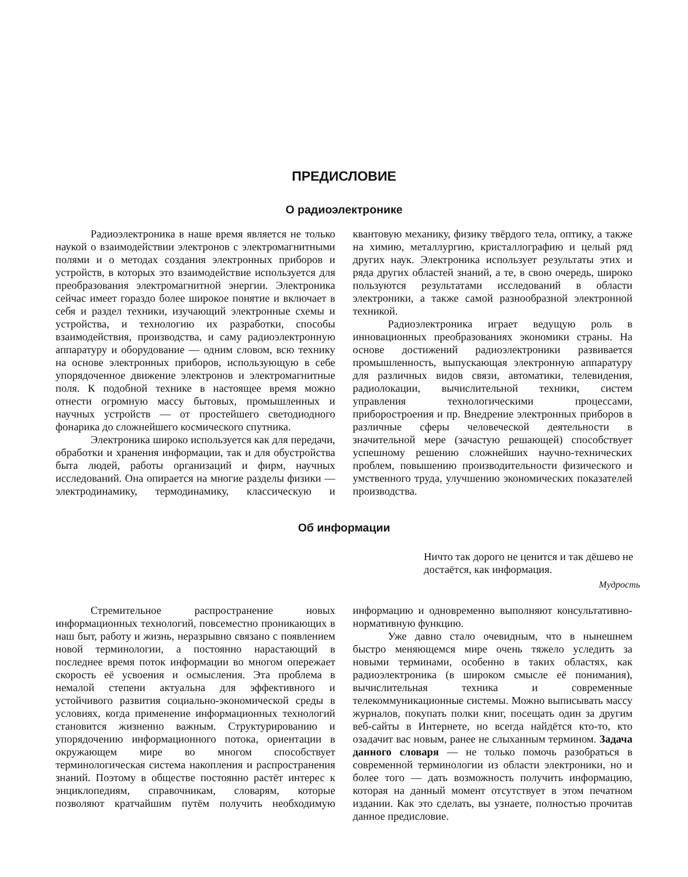ПРЕДИСЛОВИЕ
О радиоэлектронике
Радиоэлектроника в наше время является не только наукой о взаимодействии электронов с электромагнитными полями и о методах создания электронных приборов и устройств, в которых это взаимодействие используется для преобразования электромагнитной энергии. Электроника сейчас имеет гораздо более широкое понятие и включает в себя и раздел техники, изучающий электронные схемы и устройства, и технологию их разработки, способы взаимодействия, производства, и саму радиоэлектронную аппаратуру и оборудование — одним словом, всю технику на основе электронных приборов, использующую в себе упорядоченное движение электронов и электромагнитные поля. К подобной технике в настоящее время можно отнести огромную массу бытовых, промышленных и научных устройств — от простейшего светодиодного фонарика до сложнейшего космического спутника.
Электроника широко используется как для передачи, обработки и хранения информации, так и для обустройства быта людей, работы организаций и фирм, научных исследований. Она опирается на многие разделы физики — электродинамику, термодинамику, классическую и квантовую механику, физику твёрдого тела, оптику, а также на химию, металлургию, кристаллографию и целый ряд других наук. Электроника использует результаты этих и ряда других областей знаний, а те, в свою очередь, широко пользуются результатами исследований в области электроники, а также самой разнообразной электронной техникой.
Радиоэлектроника играет ведущую роль в инновационных преобразованиях экономики страны. На основе достижений радиоэлектроники развивается промышленность, выпускающая электронную аппаратуру для различных видов связи, автоматики, телевидения, радиолокации, вычислительной техники, систем управления технологическими процессами, приборостроения и пр. Внедрение электронных приборов в различные сферы человеческой деятельности в значительной мере (зачастую решающей) способствует успешному решению сложнейших научно-технических проблем, повышению производительности физического и умственного труда, улучшению экономических показателей производства.
Об информации
Ничто так дорого не ценится и так дёшево не достаётся, как информация.
Мудрость
Стремительное распространение новых информационных технологий, повсеместно проникающих в наш быт, работу и жизнь, неразрывно связано с появлением новой терминологии, а постоянно нарастающий в последнее время поток информации во многом опережает скорость её усвоения и осмысления. Эта проблема в немалой степени актуальна для эффективного и устойчивого развития социально-экономической среды в условиях, когда применение информационных технологий становится жизненно важным. Структурированию и упорядочению информационного потока, ориентации в окружающем мире во многом способствует терминологическая система накопления и распространения знаний. Поэтому в обществе постоянно растёт интерес к энциклопедиям, справочникам, словарям, которые позволяют кратчайшим путём получить необходимую информацию и одновременно выполняют консультативно-нормативную функцию.
Уже давно стало очевидным, что в нынешнем быстро меняющемся мире очень тяжело уследить за новыми терминами, особенно в таких областях, как радиоэлектроника (в широком смысле её понимания), вычислительная техника и современные телекоммуникационные системы. Можно выписывать массу журналов, покупать полки книг, посещать один за другим веб-сайты в Интернете, но всегда найдётся кто-то, кто озадачит вас новым, ранее не слыханным термином. Задача данного словаря — не только помочь разобраться в современной терминологии из области электроники, но и более того — дать возможность получить информацию, которая на данный момент отсутствует в этом печатном издании. Как это сделать, вы узнаете, полностью прочитав данное предисловие.